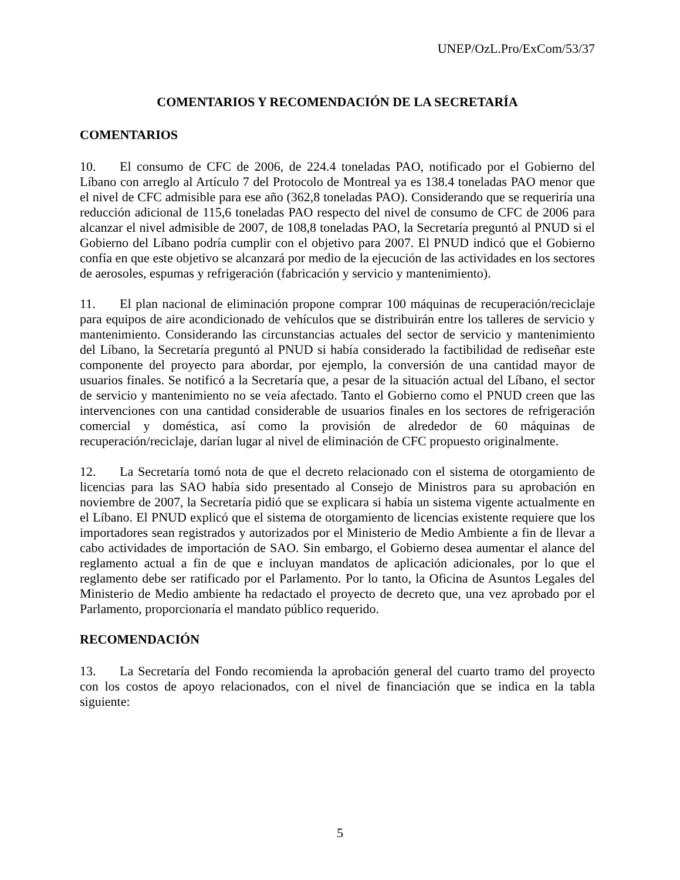UNEP/OzL.Pro/ExCom/53/37
COMENTARIOS Y RECOMENDACIÓN DE LA SECRETARÍA
COMENTARIOS
10. El consumo de CFC de 2006, de 224.4 toneladas PAO, notificado por el Gobierno del Líbano con arreglo al Artículo 7 del Protocolo de Montreal ya es 138.4 toneladas PAO menor que el nivel de CFC admisible para ese año (362,8 toneladas PAO). Considerando que se requeriría una reducción adicional de 115,6 toneladas PAO respecto del nivel de consumo de CFC de 2006 para alcanzar el nivel admisible de 2007, de 108,8 toneladas PAO, la Secretaría preguntó al PNUD si el Gobierno del Líbano podría cumplir con el objetivo para 2007. El PNUD indicó que el Gobierno confía en que este objetivo se alcanzará por medio de la ejecución de las actividades en los sectores de aerosoles, espumas y refrigeración (fabricación y servicio y mantenimiento).
11. El plan nacional de eliminación propone comprar 100 máquinas de recuperación/reciclaje para equipos de aire acondicionado de vehículos que se distribuirán entre los talleres de servicio y mantenimiento. Considerando las circunstancias actuales del sector de servicio y mantenimiento del Líbano, la Secretaría preguntó al PNUD si había considerado la factibilidad de rediseñar este componente del proyecto para abordar, por ejemplo, la conversión de una cantidad mayor de usuarios finales. Se notificó a la Secretaría que, a pesar de la situación actual del Líbano, el sector de servicio y mantenimiento no se veía afectado. Tanto el Gobierno como el PNUD creen que las intervenciones con una cantidad considerable de usuarios finales en los sectores de refrigeración comercial y doméstica, así como la provisión de alrededor de 60 máquinas de recuperación/reciclaje, darían lugar al nivel de eliminación de CFC propuesto originalmente.
12. La Secretaría tomó nota de que el decreto relacionado con el sistema de otorgamiento de licencias para las SAO había sido presentado al Consejo de Ministros para su aprobación en noviembre de 2007, la Secretaría pidió que se explicara si había un sistema vigente actualmente en el Líbano. El PNUD explicó que el sistema de otorgamiento de licencias existente requiere que los importadores sean registrados y autorizados por el Ministerio de Medio Ambiente a fin de llevar a cabo actividades de importación de SAO. Sin embargo, el Gobierno desea aumentar el alance del reglamento actual a fin de que e incluyan mandatos de aplicación adicionales, por lo que el reglamento debe ser ratificado por el Parlamento. Por lo tanto, la Oficina de Asuntos Legales del Ministerio de Medio ambiente ha redactado el proyecto de decreto que, una vez aprobado por el Parlamento, proporcionaría el mandato público requerido.
RECOMENDACIÓN
13. La Secretaría del Fondo recomienda la aprobación general del cuarto tramo del proyecto con los costos de apoyo relacionados, con el nivel de financiación que se indica en la tabla siguiente:
5